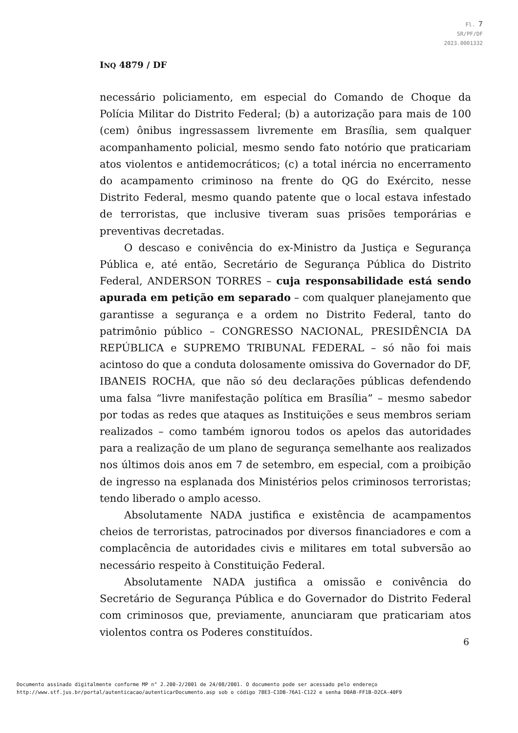Fl. 7
SR/PF/DF
2023.0001332
INQ 4879 / DF
necessário policiamento, em especial do Comando de Choque da Polícia Militar do Distrito Federal; (b) a autorização para mais de 100 (cem) ônibus ingressassem livremente em Brasília, sem qualquer acompanhamento policial, mesmo sendo fato notório que praticariam atos violentos e antidemocráticos; (c) a total inércia no encerramento do acampamento criminoso na frente do QG do Exército, nesse Distrito Federal, mesmo quando patente que o local estava infestado de terroristas, que inclusive tiveram suas prisões temporárias e preventivas decretadas.
O descaso e conivência do ex-Ministro da Justiça e Segurança Pública e, até então, Secretário de Segurança Pública do Distrito Federal, ANDERSON TORRES – cuja responsabilidade está sendo apurada em petição em separado – com qualquer planejamento que garantisse a segurança e a ordem no Distrito Federal, tanto do patrimônio público – CONGRESSO NACIONAL, PRESIDÊNCIA DA REPÚBLICA e SUPREMO TRIBUNAL FEDERAL – só não foi mais acintoso do que a conduta dolosamente omissiva do Governador do DF, IBANEIS ROCHA, que não só deu declarações públicas defendendo uma falsa “livre manifestação política em Brasília” – mesmo sabedor por todas as redes que ataques as Instituições e seus membros seriam realizados – como também ignorou todos os apelos das autoridades para a realização de um plano de segurança semelhante aos realizados nos últimos dois anos em 7 de setembro, em especial, com a proibição de ingresso na esplanada dos Ministérios pelos criminosos terroristas; tendo liberado o amplo acesso.
Absolutamente NADA justifica e existência de acampamentos cheios de terroristas, patrocinados por diversos financiadores e com a complacência de autoridades civis e militares em total subversão ao necessário respeito à Constituição Federal.
Absolutamente NADA justifica a omissão e conivência do Secretário de Segurança Pública e do Governador do Distrito Federal com criminosos que, previamente, anunciaram que praticariam atos violentos contra os Poderes constituídos.
6
Documento assinado digitalmente conforme MP n° 2.200-2/2001 de 24/08/2001. O documento pode ser acessado pelo endereço
http://www.stf.jus.br/portal/autenticacao/autenticarDocumento.asp sob o código 78E3-C1DB-76A1-C122 e senha D0AB-FF1B-D2CA-40F9